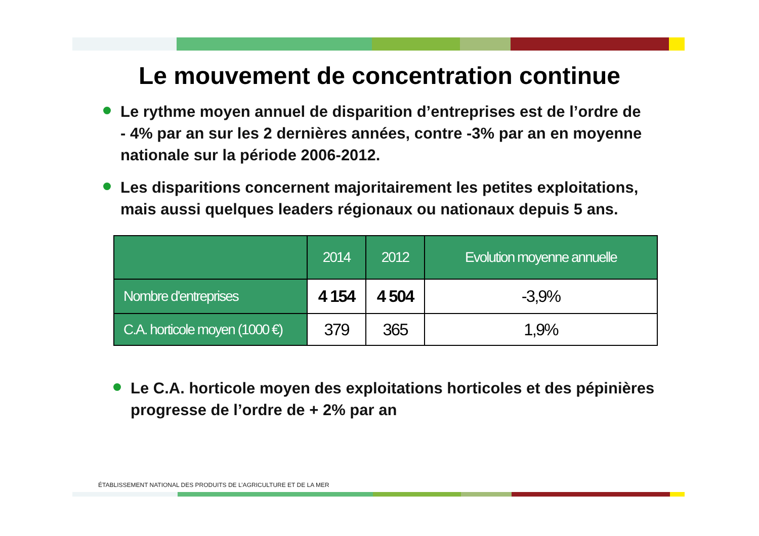Le mouvement de concentration continue
Le rythme moyen annuel de disparition d’entreprises est de l’ordre de - 4% par an sur les 2 dernières années, contre -3% par an en moyenne nationale sur la période 2006-2012.
Les disparitions concernent majoritairement les petites exploitations, mais aussi quelques leaders régionaux ou nationaux depuis 5 ans.
| | 2014 | 2012 | Evolution moyenne annuelle |
| --- | --- | --- | --- |
| Nombre d'entreprises | 4 154 | 4 504 | -3,9% |
| C.A. horticole moyen (1000 €) | 379 | 365 | 1,9% |
Le C.A. horticole moyen des exploitations horticoles et des pépinières progresse de l’ordre de + 2% par an
ÉTABLISSEMENT NATIONAL DES PRODUITS DE L’AGRICULTURE ET DE LA MER